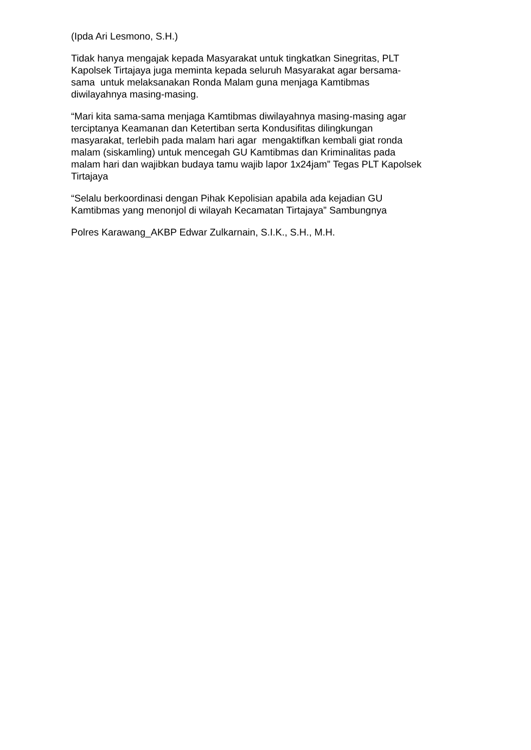(Ipda Ari Lesmono, S.H.)
Tidak hanya mengajak kepada Masyarakat untuk tingkatkan Sinegritas, PLT
Kapolsek Tirtajaya juga meminta kepada seluruh Masyarakat agar bersama-
sama untuk melaksanakan Ronda Malam guna menjaga Kamtibmas
diwilayahnya masing-masing.
“Mari kita sama-sama menjaga Kamtibmas diwilayahnya masing-masing agar
terciptanya Keamanan dan Ketertiban serta Kondusifitas dilingkungan
masyarakat, terlebih pada malam hari agar mengaktifkan kembali giat ronda
malam (siskamling) untuk mencegah GU Kamtibmas dan Kriminalitas pada
malam hari dan wajibkan budaya tamu wajib lapor 1x24jam” Tegas PLT Kapolsek
Tirtajaya
“Selalu berkoordinasi dengan Pihak Kepolisian apabila ada kejadian GU
Kamtibmas yang menonjol di wilayah Kecamatan Tirtajaya” Sambungnya
Polres Karawang_AKBP Edwar Zulkarnain, S.I.K., S.H., M.H.